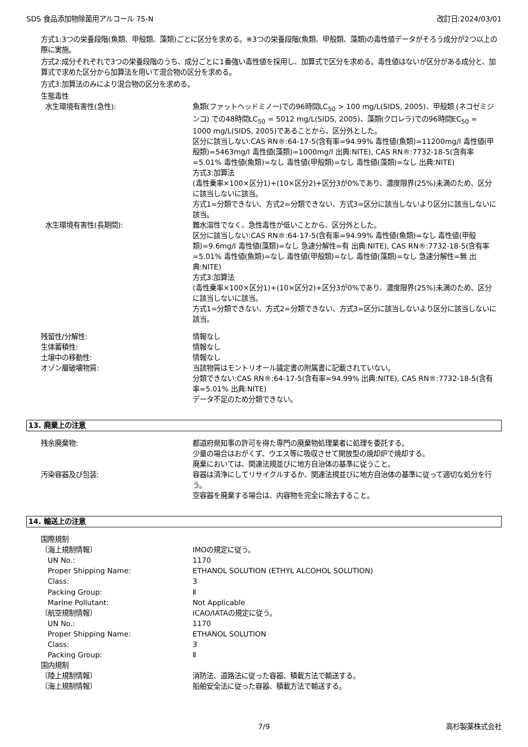SDS 食品添加物除菌用アルコール 75-N 改訂日:2024/03/01
方式1:3つの栄養段階(魚類、甲殻類、藻類)ごとに区分を求める。※3つの栄養段階(魚類、甲殻類、藻類)の毒性値データがそろう成分が2つ以上の際に実施。
方式2:成分それぞれで3つの栄養段階のうち、成分ごとに1番強い毒性値を採用し、加算式で区分を求める。毒性値はないが区分がある成分と、加算式で求めた区分から加算法を用いて混合物の区分を求める。
方式3:加算法のみにより混合物の区分を求める。
生態毒性
水生環境有害性(急性): 魚類(ファットヘッドミノー)での96時間LC<sub>50</sub> > 100 mg/L(SIDS, 2005)、甲殻類 (ネコゼミジンコ) での48時間LC<sub>50</sub> = 5012 mg/L(SIDS, 2005)、藻類(クロレラ)での96時間EC<sub>50</sub> = 1000 mg/L(SIDS, 2005)であることから、区分外とした。
区分に該当しない:CAS RN®:64-17-5(含有率=94.99% 毒性値(魚類)=11200mg/l 毒性値(甲殻類)=5463mg/l 毒性値(藻類)=1000mg/l 出典:NITE), CAS RN®:7732-18-5(含有率=5.01% 毒性値(魚類)=なし 毒性値(甲殻類)=なし 毒性値(藻類)=なし 出典:NITE)
方式3:加算法
(毒性乗率×100×区分1)+(10×区分2)+区分3が0%であり、濃度限界(25%)未満のため、区分に該当しないに該当。
方式1=分類できない、方式2=分類できない、方式3=区分に該当しないより区分に該当しないに該当。
水生環境有害性(長期間): 難水溶性でなく、急性毒性が低いことから、区分外とした。
区分に該当しない:CAS RN®:64-17-5(含有率=94.99% 毒性値(魚類)=なし 毒性値(甲殻類)=9.6mg/l 毒性値(藻類)=なし 急速分解性=有 出典:NITE), CAS RN®:7732-18-5(含有率=5.01% 毒性値(魚類)=なし 毒性値(甲殻類)=なし 毒性値(藻類)=なし 急速分解性=無 出典:NITE)
方式3:加算法
(毒性乗率×100×区分1)+(10×区分2)+区分3が0%であり、濃度限界(25%)未満のため、区分に該当しないに該当。
方式1=分類できない、方式2=分類できない、方式3=区分に該当しないより区分に該当しないに該当。
残留性/分解性: 情報なし
生体蓄積性: 情報なし
土壌中の移動性: 情報なし
オゾン層破壊物質: 当該物質はモントリオール議定書の附属書に記載されていない。
分類できない:CAS RN®:64-17-5(含有率=94.99% 出典:NITE), CAS RN®:7732-18-5(含有率=5.01% 出典:NITE)
データ不足のため分類できない。
13. 廃棄上の注意
残余廃棄物: 都道府県知事の許可を得た専門の廃棄物処理業者に処理を委託する。
少量の場合はおがくず、ウエス等に吸収させて開放型の焼却炉で焼却する。
廃棄においては、関連法規並びに地方自治体の基準に従うこと。
汚染容器及び包装: 容器は清浄にしてリサイクルするか、関連法規並びに地方自治体の基準に従って適切な処分を行う。
空容器を廃棄する場合は、内容物を完全に除去すること。
14. 輸送上の注意
国際規制
〔海上規制情報〕 IMOの規定に従う。
UN No.: 1170
Proper Shipping Name: ETHANOL SOLUTION (ETHYL ALCOHOL SOLUTION)
Class: 3
Packing Group: Ⅱ
Marine Pollutant: Not Applicable
〔航空規制情報〕 ICAO/IATAの規定に従う。
UN No.: 1170
Proper Shipping Name: ETHANOL SOLUTION
Class: 3
Packing Group: Ⅱ
国内規制
〔陸上規制情報〕 消防法、道路法に従った容器、積載方法で輸送する。
〔海上規制情報〕 船舶安全法に従った容器、積載方法で輸送する。
7/9 高杉製薬株式会社